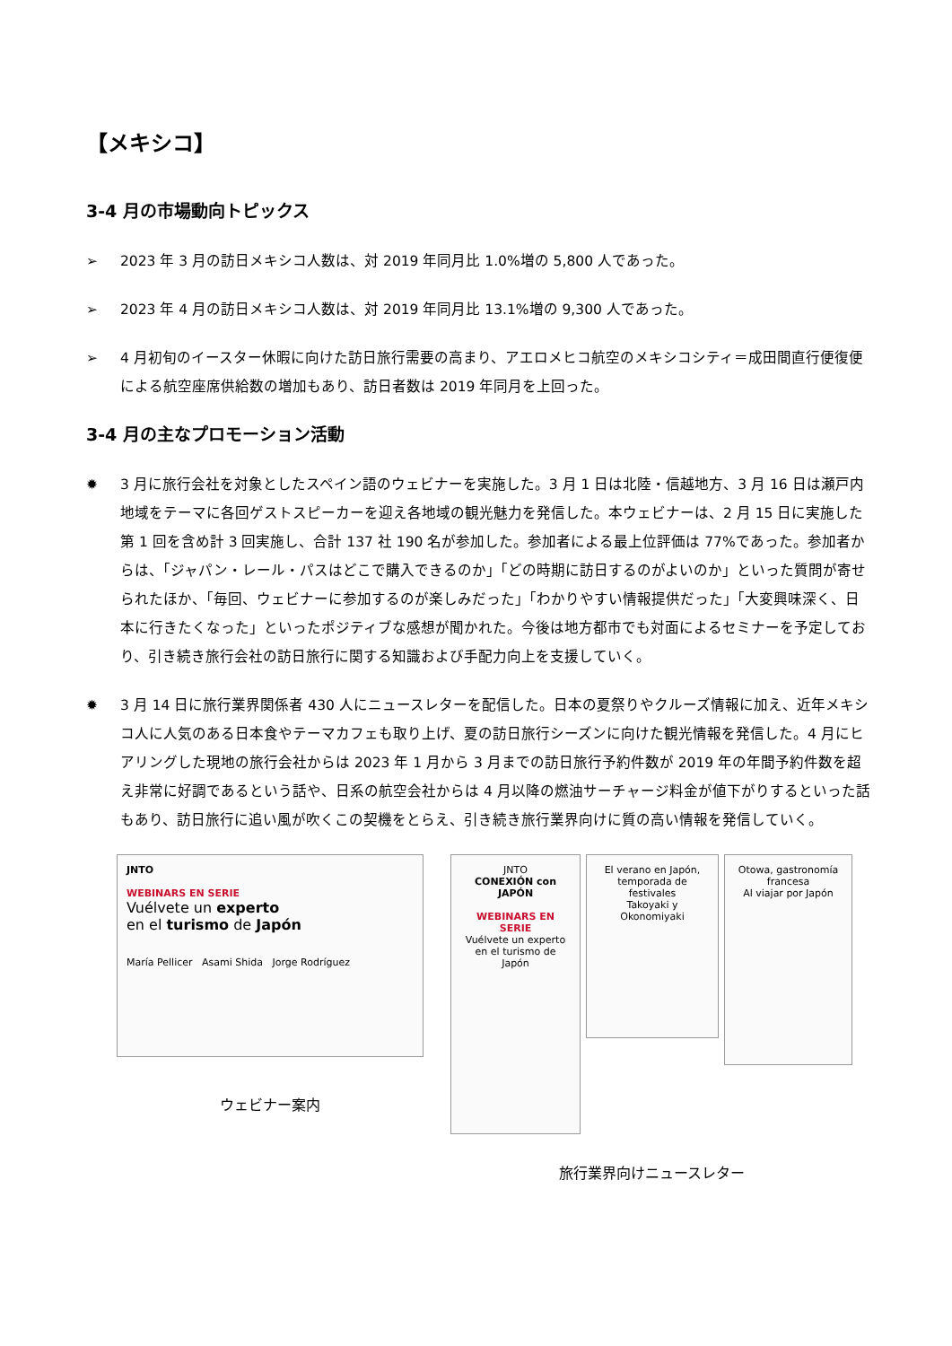【メキシコ】
3-4 月の市場動向トピックス
➢ 2023 年 3 月の訪日メキシコ人数は、対 2019 年同月比 1.0%増の 5,800 人であった。
➢ 2023 年 4 月の訪日メキシコ人数は、対 2019 年同月比 13.1%増の 9,300 人であった。
➢ 4 月初旬のイースター休暇に向けた訪日旅行需要の高まり、アエロメヒコ航空のメキシコシティ＝成田間直行便復便による航空座席供給数の増加もあり、訪日者数は 2019 年同月を上回った。
3-4 月の主なプロモーション活動
✹ 3 月に旅行会社を対象としたスペイン語のウェビナーを実施した。3 月 1 日は北陸・信越地方、3 月 16 日は瀬戸内地域をテーマに各回ゲストスピーカーを迎え各地域の観光魅力を発信した。本ウェビナーは、2 月 15 日に実施した第 1 回を含め計 3 回実施し、合計 137 社 190 名が参加した。参加者による最上位評価は 77%であった。参加者からは、「ジャパン・レール・パスはどこで購入できるのか」「どの時期に訪日するのがよいのか」といった質問が寄せられたほか、「毎回、ウェビナーに参加するのが楽しみだった」「わかりやすい情報提供だった」「大変興味深く、日本に行きたくなった」といったポジティブな感想が聞かれた。今後は地方都市でも対面によるセミナーを予定しており、引き続き旅行会社の訪日旅行に関する知識および手配力向上を支援していく。
✹ 3 月 14 日に旅行業界関係者 430 人にニュースレターを配信した。日本の夏祭りやクルーズ情報に加え、近年メキシコ人に人気のある日本食やテーマカフェも取り上げ、夏の訪日旅行シーズンに向けた観光情報を発信した。4 月にヒアリングした現地の旅行会社からは 2023 年 1 月から 3 月までの訪日旅行予約件数が 2019 年の年間予約件数を超え非常に好調であるという話や、日系の航空会社からは 4 月以降の燃油サーチャージ料金が値下がりするといった話もあり、訪日旅行に追い風が吹くこの契機をとらえ、引き続き旅行業界向けに質の高い情報を発信していく。
JNTO
WEBINARS EN SERIE
Vuélvete un experto
en el turismo de Japón
María Pellicer Asami Shida Jorge Rodríguez
ウェビナー案内
JNTO
CONEXIÓN con JAPÓN
WEBINARS EN SERIE
Vuélvete un experto en el turismo de Japón
El verano en Japón, temporada de festivales
Takoyaki y Okonomiyaki
Otowa, gastronomía francesa
Al viajar por Japón
旅行業界向けニュースレター